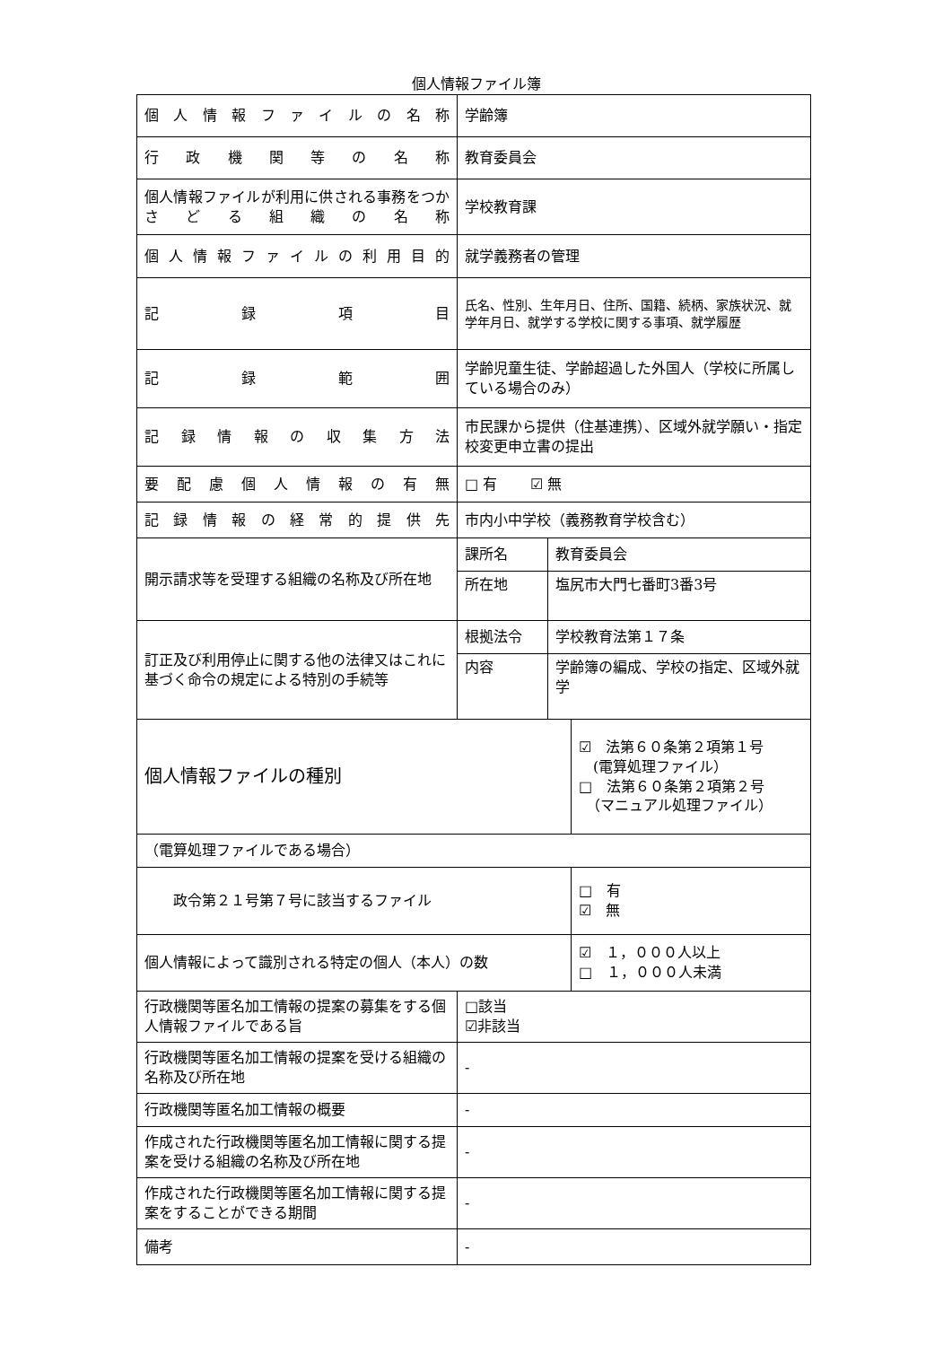個人情報ファイル簿
| 個人情報ファイルの名称 | 学齢簿 | | |
| 行政機関等の名称 | 教育委員会 | | |
| 個人情報ファイルが利用に供される事務をつかさどる組織の名称 | 学校教育課 | | |
| 個人情報ファイルの利用目的 | 就学義務者の管理 | | |
| 記録項目 | 氏名、性別、生年月日、住所、国籍、続柄、家族状況、就学年月日、就学する学校に関する事項、就学履歴 | | |
| 記録範囲 | 学齢児童生徒、学齢超過した外国人（学校に所属している場合のみ） | | |
| 記録情報の収集方法 | 市民課から提供（住基連携）、区域外就学願い・指定校変更申立書の提出 | | |
| 要配慮個人情報の有無 | □ 有 ☑ 無 | | |
| 記録情報の経常的提供先 | 市内小中学校（義務教育学校含む） | | |
| 開示請求等を受理する組織の名称及び所在地 | 課所名 | 教育委員会 | |
| | 所在地 | 塩尻市大門七番町3番3号 | |
| 訂正及び利用停止に関する他の法律又はこれに基づく命令の規定による特別の手続等 | 根拠法令 | 学校教育法第１７条 | |
| | 内容 | 学齢簿の編成、学校の指定、区域外就学 | |
| 個人情報ファイルの種別 | | | ☑ 法第６０条第２項第１号 (電算処理ファイル） □ 法第６０条第２項第２号 （マニュアル処理ファイル） |
| （電算処理ファイルである場合） | | | |
| 政令第２１号第７号に該当するファイル | | | □ 有 ☑ 無 |
| 個人情報によって識別される特定の個人（本人）の数 | | | ☑ １，０００人以上 □ １，０００人未満 |
| 行政機関等匿名加工情報の提案の募集をする個人情報ファイルである旨 | □該当 ☑非該当 | | |
| 行政機関等匿名加工情報の提案を受ける組織の名称及び所在地 | - | | |
| 行政機関等匿名加工情報の概要 | - | | |
| 作成された行政機関等匿名加工情報に関する提案を受ける組織の名称及び所在地 | - | | |
| 作成された行政機関等匿名加工情報に関する提案をすることができる期間 | - | | |
| 備考 | - | | |